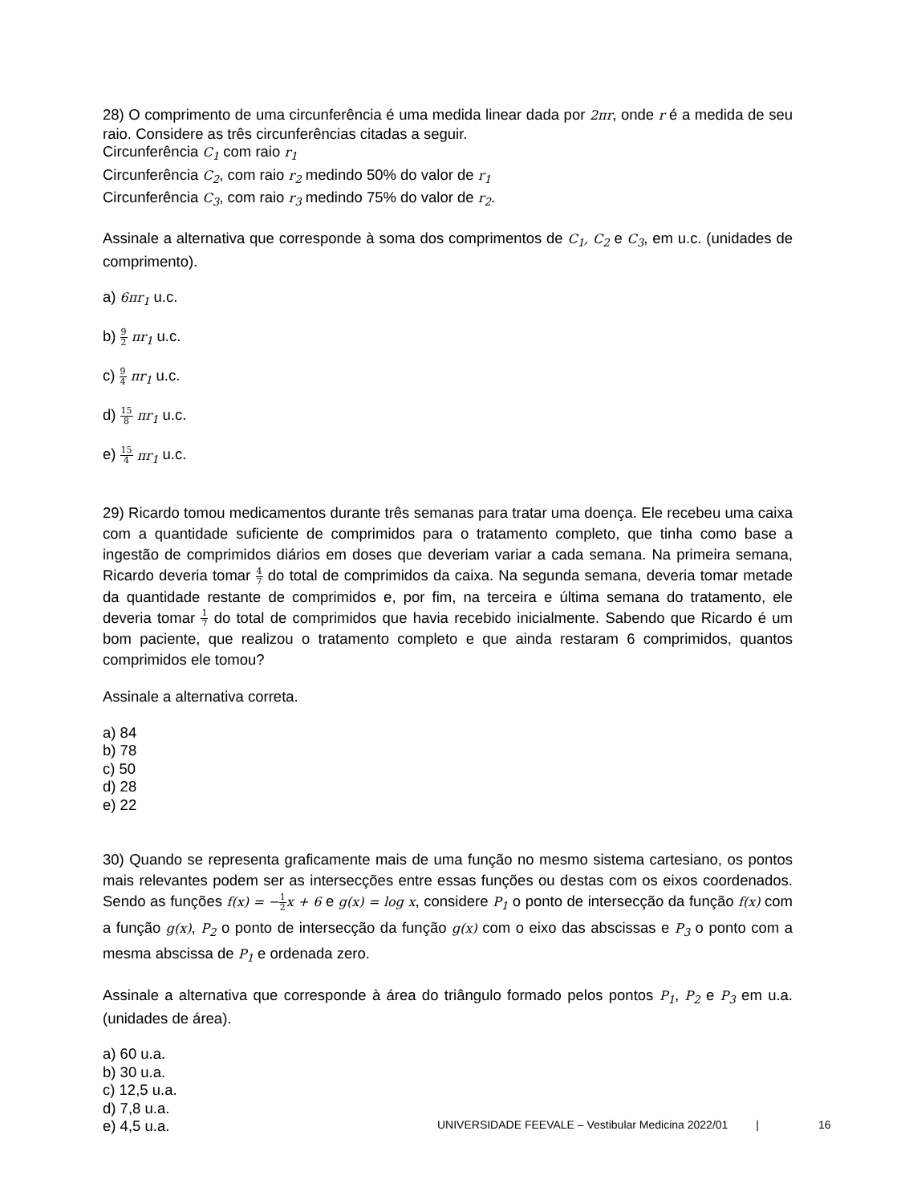28) O comprimento de uma circunferência é uma medida linear dada por 2πr, onde r é a medida de seu raio. Considere as três circunferências citadas a seguir.
Circunferência C<sub>1</sub> com raio r<sub>1</sub>
Circunferência C<sub>2</sub>, com raio r<sub>2</sub> medindo 50% do valor de r<sub>1</sub>
Circunferência C<sub>3</sub>, com raio r<sub>3</sub> medindo 75% do valor de r<sub>2</sub>.
Assinale a alternativa que corresponde à soma dos comprimentos de C<sub>1</sub>, C<sub>2</sub> e C<sub>3</sub>, em u.c. (unidades de comprimento).
a) 6πr<sub>1</sub> u.c.
b) 9 2 πr<sub>1</sub> u.c.
c) 9 4 πr<sub>1</sub> u.c.
d) 15 8 πr<sub>1</sub> u.c.
e) 15 4 πr<sub>1</sub> u.c.
29) Ricardo tomou medicamentos durante três semanas para tratar uma doença. Ele recebeu uma caixa com a quantidade suficiente de comprimidos para o tratamento completo, que tinha como base a ingestão de comprimidos diários em doses que deveriam variar a cada semana. Na primeira semana, Ricardo deveria tomar 4 7 do total de comprimidos da caixa. Na segunda semana, deveria tomar metade da quantidade restante de comprimidos e, por fim, na terceira e última semana do tratamento, ele deveria tomar 1 7 do total de comprimidos que havia recebido inicialmente. Sabendo que Ricardo é um bom paciente, que realizou o tratamento completo e que ainda restaram 6 comprimidos, quantos comprimidos ele tomou?
Assinale a alternativa correta.
a) 84
b) 78
c) 50
d) 28
e) 22
30) Quando se representa graficamente mais de uma função no mesmo sistema cartesiano, os pontos mais relevantes podem ser as intersecções entre essas funções ou destas com os eixos coordenados. Sendo as funções f(x) = −1 2 x + 6 e g(x) = log x, considere P<sub>1</sub> o ponto de intersecção da função f(x) com a função g(x), P<sub>2</sub> o ponto de intersecção da função g(x) com o eixo das abscissas e P<sub>3</sub> o ponto com a mesma abscissa de P<sub>1</sub> e ordenada zero.
Assinale a alternativa que corresponde à área do triângulo formado pelos pontos P<sub>1</sub>, P<sub>2</sub> e P<sub>3</sub> em u.a. (unidades de área).
a) 60 u.a.
b) 30 u.a.
c) 12,5 u.a.
d) 7,8 u.a.
e) 4,5 u.a.
UNIVERSIDADE FEEVALE – Vestibular Medicina 2022/01 | 16